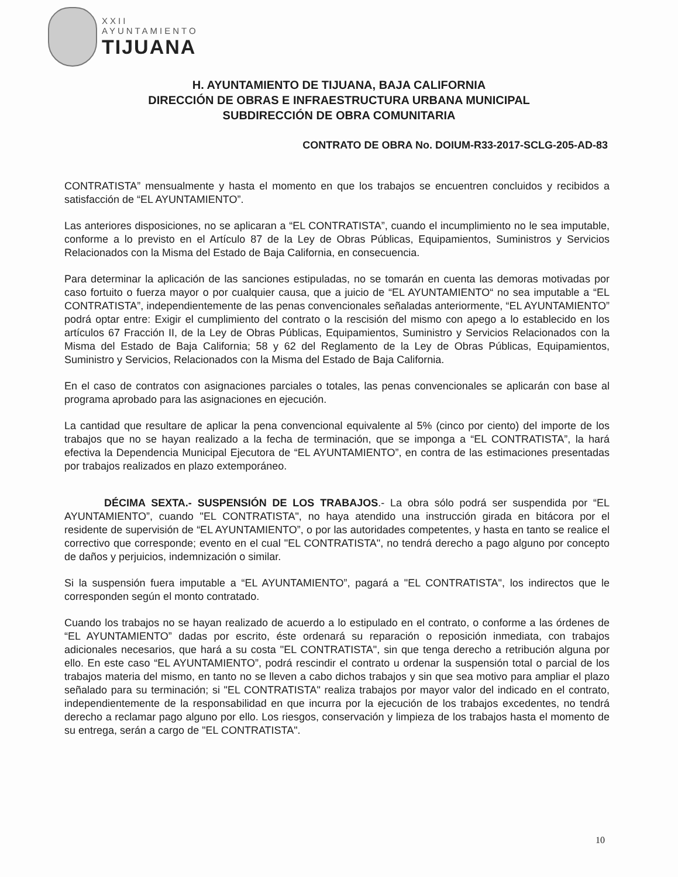XXII
AYUNTAMIENTO
TIJUANA
H. AYUNTAMIENTO DE TIJUANA, BAJA CALIFORNIA
DIRECCIÓN DE OBRAS E INFRAESTRUCTURA URBANA MUNICIPAL
SUBDIRECCIÓN DE OBRA COMUNITARIA
CONTRATO DE OBRA No. DOIUM-R33-2017-SCLG-205-AD-83
CONTRATISTA” mensualmente y hasta el momento en que los trabajos se encuentren concluidos y recibidos a satisfacción de “EL AYUNTAMIENTO”.
Las anteriores disposiciones, no se aplicaran a “EL CONTRATISTA”, cuando el incumplimiento no le sea imputable, conforme a lo previsto en el Artículo 87 de la Ley de Obras Públicas, Equipamientos, Suministros y Servicios Relacionados con la Misma del Estado de Baja California, en consecuencia.
Para determinar la aplicación de las sanciones estipuladas, no se tomarán en cuenta las demoras motivadas por caso fortuito o fuerza mayor o por cualquier causa, que a juicio de “EL AYUNTAMIENTO“ no sea imputable a “EL CONTRATISTA”, independientemente de las penas convencionales señaladas anteriormente, “EL AYUNTAMIENTO” podrá optar entre: Exigir el cumplimiento del contrato o la rescisión del mismo con apego a lo establecido en los artículos 67 Fracción II, de la Ley de Obras Públicas, Equipamientos, Suministro y Servicios Relacionados con la Misma del Estado de Baja California; 58 y 62 del Reglamento de la Ley de Obras Públicas, Equipamientos, Suministro y Servicios, Relacionados con la Misma del Estado de Baja California.
En el caso de contratos con asignaciones parciales o totales, las penas convencionales se aplicarán con base al programa aprobado para las asignaciones en ejecución.
La cantidad que resultare de aplicar la pena convencional equivalente al 5% (cinco por ciento) del importe de los trabajos que no se hayan realizado a la fecha de terminación, que se imponga a “EL CONTRATISTA”, la hará efectiva la Dependencia Municipal Ejecutora de “EL AYUNTAMIENTO”, en contra de las estimaciones presentadas por trabajos realizados en plazo extemporáneo.
DÉCIMA SEXTA.- SUSPENSIÓN DE LOS TRABAJOS.- La obra sólo podrá ser suspendida por “EL AYUNTAMIENTO”, cuando "EL CONTRATISTA", no haya atendido una instrucción girada en bitácora por el residente de supervisión de “EL AYUNTAMIENTO”, o por las autoridades competentes, y hasta en tanto se realice el correctivo que corresponde; evento en el cual "EL CONTRATISTA", no tendrá derecho a pago alguno por concepto de daños y perjuicios, indemnización o similar.
Si la suspensión fuera imputable a “EL AYUNTAMIENTO”, pagará a "EL CONTRATISTA", los indirectos que le corresponden según el monto contratado.
Cuando los trabajos no se hayan realizado de acuerdo a lo estipulado en el contrato, o conforme a las órdenes de “EL AYUNTAMIENTO” dadas por escrito, éste ordenará su reparación o reposición inmediata, con trabajos adicionales necesarios, que hará a su costa "EL CONTRATISTA", sin que tenga derecho a retribución alguna por ello. En este caso “EL AYUNTAMIENTO”, podrá rescindir el contrato u ordenar la suspensión total o parcial de los trabajos materia del mismo, en tanto no se lleven a cabo dichos trabajos y sin que sea motivo para ampliar el plazo señalado para su terminación; si "EL CONTRATISTA" realiza trabajos por mayor valor del indicado en el contrato, independientemente de la responsabilidad en que incurra por la ejecución de los trabajos excedentes, no tendrá derecho a reclamar pago alguno por ello. Los riesgos, conservación y limpieza de los trabajos hasta el momento de su entrega, serán a cargo de "EL CONTRATISTA".
10